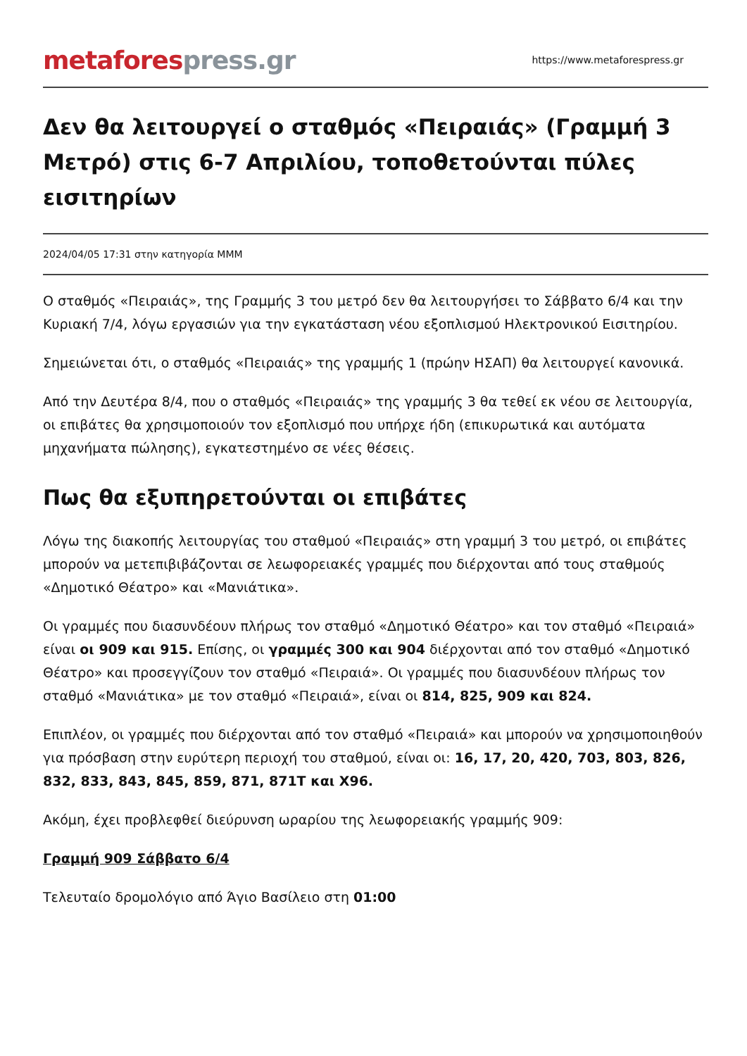metafores press.gr
https://www.metaforespress.gr
Δεν θα λειτουργεί ο σταθμός «Πειραιάς» (Γραμμή 3 Μετρό) στις 6-7 Απριλίου, τοποθετούνται πύλες εισιτηρίων
2024/04/05 17:31 στην κατηγορία ΜΜΜ
Ο σταθμός «Πειραιάς», της Γραμμής 3 του μετρό δεν θα λειτουργήσει το Σάββατο 6/4 και την Κυριακή 7/4, λόγω εργασιών για την εγκατάσταση νέου εξοπλισμού Ηλεκτρονικού Εισιτηρίου.
Σημειώνεται ότι, ο σταθμός «Πειραιάς» της γραμμής 1 (πρώην ΗΣΑΠ) θα λειτουργεί κανονικά.
Από την Δευτέρα 8/4, που ο σταθμός «Πειραιάς» της γραμμής 3 θα τεθεί εκ νέου σε λειτουργία, οι επιβάτες θα χρησιμοποιούν τον εξοπλισμό που υπήρχε ήδη (επικυρωτικά και αυτόματα μηχανήματα πώλησης), εγκατεστημένο σε νέες θέσεις.
Πως θα εξυπηρετούνται οι επιβάτες
Λόγω της διακοπής λειτουργίας του σταθμού «Πειραιάς» στη γραμμή 3 του μετρό, οι επιβάτες μπορούν να μετεπιβιβάζονται σε λεωφορειακές γραμμές που διέρχονται από τους σταθμούς «Δημοτικό Θέατρο» και «Μανιάτικα».
Οι γραμμές που διασυνδέουν πλήρως τον σταθμό «Δημοτικό Θέατρο» και τον σταθμό «Πειραιά» είναι οι 909 και 915. Επίσης, οι γραμμές 300 και 904 διέρχονται από τον σταθμό «Δημοτικό Θέατρο» και προσεγγίζουν τον σταθμό «Πειραιά». Οι γραμμές που διασυνδέουν πλήρως τον σταθμό «Μανιάτικα» με τον σταθμό «Πειραιά», είναι οι 814, 825, 909 και 824.
Επιπλέον, οι γραμμές που διέρχονται από τον σταθμό «Πειραιά» και μπορούν να χρησιμοποιηθούν για πρόσβαση στην ευρύτερη περιοχή του σταθμού, είναι οι: 16, 17, 20, 420, 703, 803, 826, 832, 833, 843, 845, 859, 871, 871Τ και Χ96.
Ακόμη, έχει προβλεφθεί διεύρυνση ωραρίου της λεωφορειακής γραμμής 909:
Γραμμή 909 Σάββατο 6/4
Τελευταίο δρομολόγιο από Άγιο Βασίλειο στη 01:00